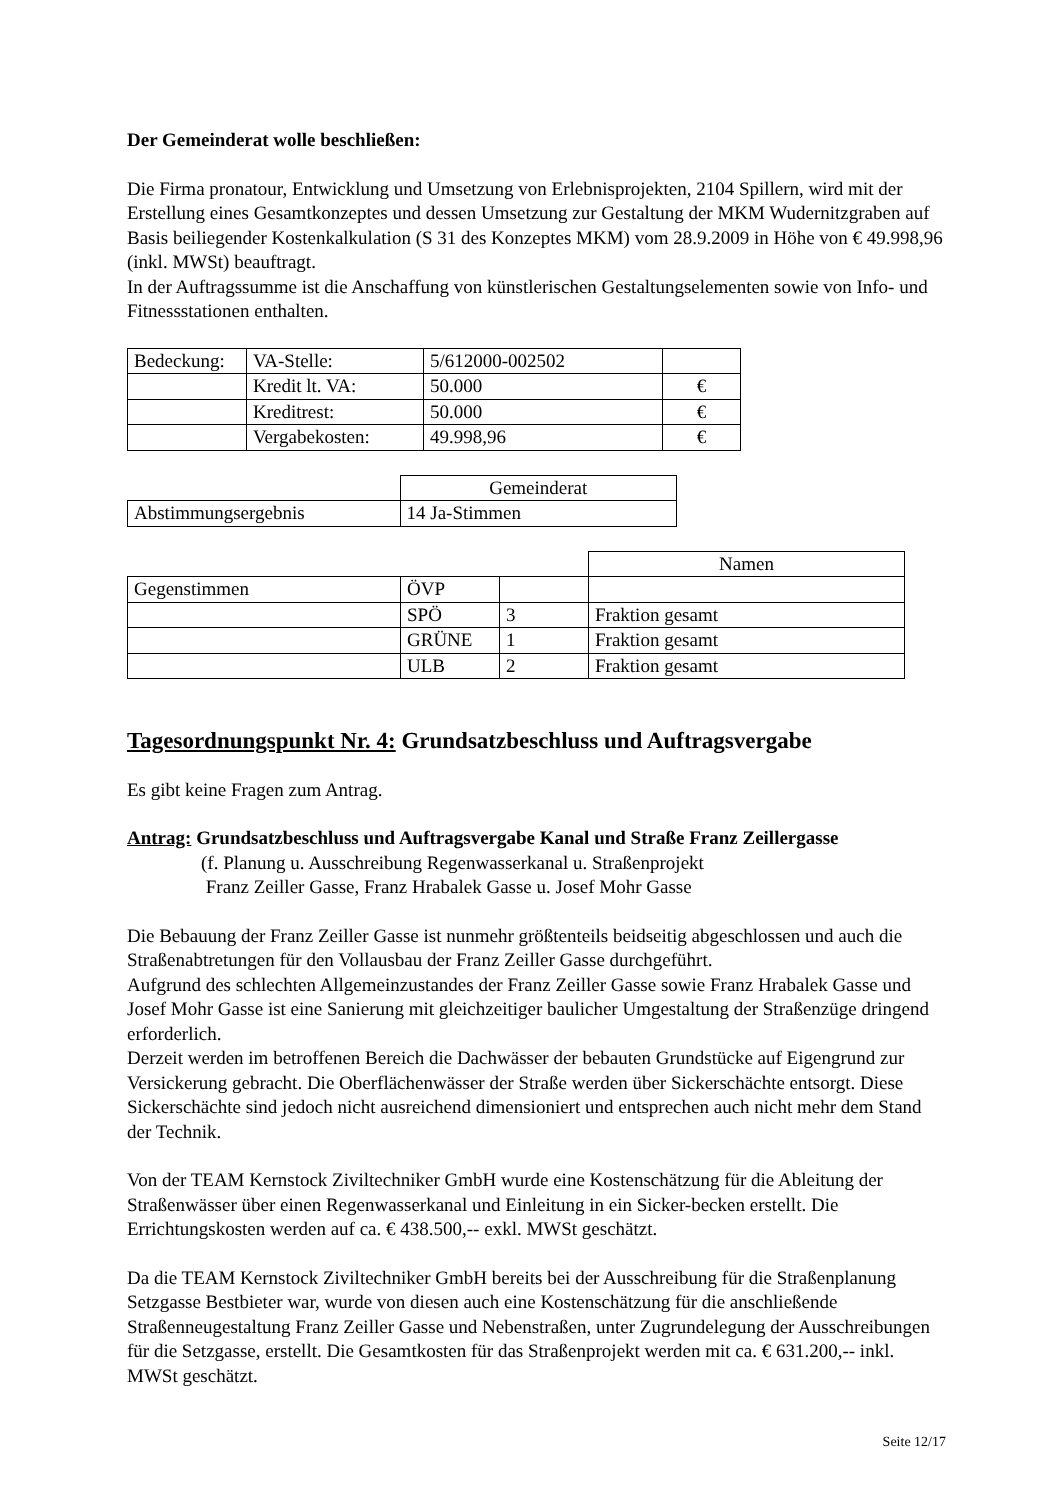Der Gemeinderat wolle beschließen:
Die Firma pronatour, Entwicklung und Umsetzung von Erlebnisprojekten, 2104 Spillern, wird mit der Erstellung eines Gesamtkonzeptes und dessen Umsetzung zur Gestaltung der MKM Wudernitzgraben auf Basis beiliegender Kostenkalkulation (S 31 des Konzeptes MKM) vom 28.9.2009 in Höhe von € 49.998,96 (inkl. MWSt) beauftragt.
In der Auftragssumme ist die Anschaffung von künstlerischen Gestaltungselementen sowie von Info- und Fitnessstationen enthalten.
| Bedeckung: | VA-Stelle: | 5/612000-002502 | |
| | Kredit lt. VA: | 50.000 | € |
| | Kreditrest: | 50.000 | € |
| | Vergabekosten: | 49.998,96 | € |
| | Gemeinderat |
| Abstimmungsergebnis | 14 Ja-Stimmen |
| | | | Namen |
| Gegenstimmen | ÖVP | | |
| | SPÖ | 3 | Fraktion gesamt |
| | GRÜNE | 1 | Fraktion gesamt |
| | ULB | 2 | Fraktion gesamt |
Tagesordnungspunkt Nr. 4: Grundsatzbeschluss und Auftragsvergabe
Es gibt keine Fragen zum Antrag.
Antrag: Grundsatzbeschluss und Auftragsvergabe Kanal und Straße Franz Zeillergasse
(f. Planung u. Ausschreibung Regenwasserkanal u. Straßenprojekt
Franz Zeiller Gasse, Franz Hrabalek Gasse u. Josef Mohr Gasse
Die Bebauung der Franz Zeiller Gasse ist nunmehr größtenteils beidseitig abgeschlossen und auch die Straßenabtretungen für den Vollausbau der Franz Zeiller Gasse durchgeführt.
Aufgrund des schlechten Allgemeinzustandes der Franz Zeiller Gasse sowie Franz Hrabalek Gasse und Josef Mohr Gasse ist eine Sanierung mit gleichzeitiger baulicher Umgestaltung der Straßenzüge dringend erforderlich.
Derzeit werden im betroffenen Bereich die Dachwässer der bebauten Grundstücke auf Eigengrund zur Versickerung gebracht. Die Oberflächenwässer der Straße werden über Sickerschächte entsorgt. Diese Sickerschächte sind jedoch nicht ausreichend dimensioniert und entsprechen auch nicht mehr dem Stand der Technik.
Von der TEAM Kernstock Ziviltechniker GmbH wurde eine Kostenschätzung für die Ableitung der Straßenwässer über einen Regenwasserkanal und Einleitung in ein Sicker-becken erstellt. Die Errichtungskosten werden auf ca. € 438.500,-- exkl. MWSt geschätzt.
Da die TEAM Kernstock Ziviltechniker GmbH bereits bei der Ausschreibung für die Straßenplanung Setzgasse Bestbieter war, wurde von diesen auch eine Kostenschätzung für die anschließende Straßenneugestaltung Franz Zeiller Gasse und Nebenstraßen, unter Zugrundelegung der Ausschreibungen für die Setzgasse, erstellt. Die Gesamtkosten für das Straßenprojekt werden mit ca. € 631.200,-- inkl. MWSt geschätzt.
Seite 12/17